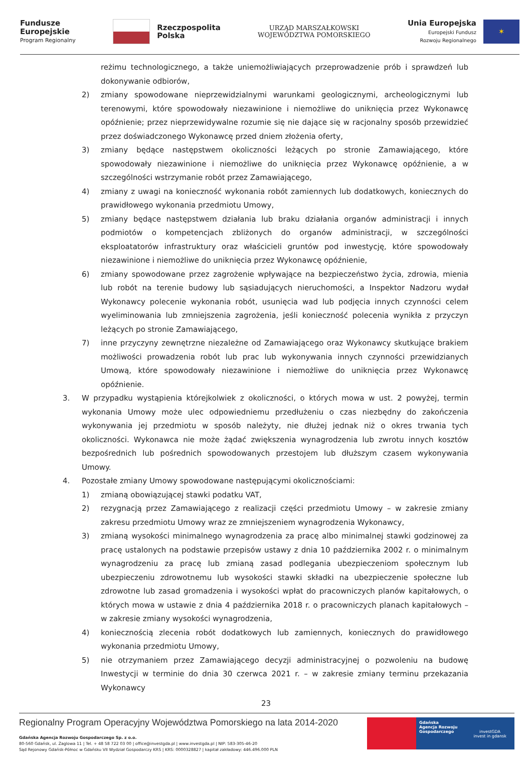Fundusze
Europejskie
Program Regionalny
Rzeczpospolita
Polska
URZĄD MARSZAŁKOWSKI
WOJEWÓDZTWA POMORSKIEGO
Unia Europejska
Europejski Fundusz
Rozwoju Regionalnego
✶
reżimu technologicznego, a także uniemożliwiających przeprowadzenie prób i sprawdzeń lub dokonywanie odbiorów,
2) zmiany spowodowane nieprzewidzialnymi warunkami geologicznymi, archeologicznymi lub terenowymi, które spowodowały niezawinione i niemożliwe do uniknięcia przez Wykonawcę opóźnienie; przez nieprzewidywalne rozumie się nie dające się w racjonalny sposób przewidzieć przez doświadczonego Wykonawcę przed dniem złożenia oferty,
3) zmiany będące następstwem okoliczności leżących po stronie Zamawiającego, które spowodowały niezawinione i niemożliwe do uniknięcia przez Wykonawcę opóźnienie, a w szczególności wstrzymanie robót przez Zamawiającego,
4) zmiany z uwagi na konieczność wykonania robót zamiennych lub dodatkowych, koniecznych do prawidłowego wykonania przedmiotu Umowy,
5) zmiany będące następstwem działania lub braku działania organów administracji i innych podmiotów o kompetencjach zbliżonych do organów administracji, w szczególności eksploatatorów infrastruktury oraz właścicieli gruntów pod inwestycję, które spowodowały niezawinione i niemożliwe do uniknięcia przez Wykonawcę opóźnienie,
6) zmiany spowodowane przez zagrożenie wpływające na bezpieczeństwo życia, zdrowia, mienia lub robót na terenie budowy lub sąsiadujących nieruchomości, a Inspektor Nadzoru wydał Wykonawcy polecenie wykonania robót, usunięcia wad lub podjęcia innych czynności celem wyeliminowania lub zmniejszenia zagrożenia, jeśli konieczność polecenia wynikła z przyczyn leżących po stronie Zamawiającego,
7) inne przyczyny zewnętrzne niezależne od Zamawiającego oraz Wykonawcy skutkujące brakiem możliwości prowadzenia robót lub prac lub wykonywania innych czynności przewidzianych Umową, które spowodowały niezawinione i niemożliwe do uniknięcia przez Wykonawcę opóźnienie.
3. W przypadku wystąpienia którejkolwiek z okoliczności, o których mowa w ust. 2 powyżej, termin wykonania Umowy może ulec odpowiedniemu przedłużeniu o czas niezbędny do zakończenia wykonywania jej przedmiotu w sposób należyty, nie dłużej jednak niż o okres trwania tych okoliczności. Wykonawca nie może żądać zwiększenia wynagrodzenia lub zwrotu innych kosztów bezpośrednich lub pośrednich spowodowanych przestojem lub dłuższym czasem wykonywania Umowy.
4. Pozostałe zmiany Umowy spowodowane następującymi okolicznościami:
1) zmianą obowiązującej stawki podatku VAT,
2) rezygnacją przez Zamawiającego z realizacji części przedmiotu Umowy – w zakresie zmiany zakresu przedmiotu Umowy wraz ze zmniejszeniem wynagrodzenia Wykonawcy,
3) zmianą wysokości minimalnego wynagrodzenia za pracę albo minimalnej stawki godzinowej za pracę ustalonych na podstawie przepisów ustawy z dnia 10 października 2002 r. o minimalnym wynagrodzeniu za pracę lub zmianą zasad podlegania ubezpieczeniom społecznym lub ubezpieczeniu zdrowotnemu lub wysokości stawki składki na ubezpieczenie społeczne lub zdrowotne lub zasad gromadzenia i wysokości wpłat do pracowniczych planów kapitałowych, o których mowa w ustawie z dnia 4 października 2018 r. o pracowniczych planach kapitałowych – w zakresie zmiany wysokości wynagrodzenia,
4) koniecznością zlecenia robót dodatkowych lub zamiennych, koniecznych do prawidłowego wykonania przedmiotu Umowy,
5) nie otrzymaniem przez Zamawiającego decyzji administracyjnej o pozwoleniu na budowę Inwestycji w terminie do dnia 30 czerwca 2021 r. – w zakresie zmiany terminu przekazania Wykonawcy
23
Regionalny Program Operacyjny Województwa Pomorskiego na lata 2014-2020
Gdańska Agencja Rozwoju Gospodarczego Sp. z o.o.
80-560 Gdańsk, ul. Żaglowa 11 | Tel. + 48 58 722 03 00 | office@investgda.pl | www.investgda.pl | NIP: 583-305-46-20
Sąd Rejonowy Gdańsk-Północ w Gdańsku VII Wydział Gospodarczy KRS | KRS: 0000328827 | kapitał zakładowy: 446.496.000 PLN
Gdańska
Agencja Rozwoju
Gospodarczego
investGDA
invest in gdansk